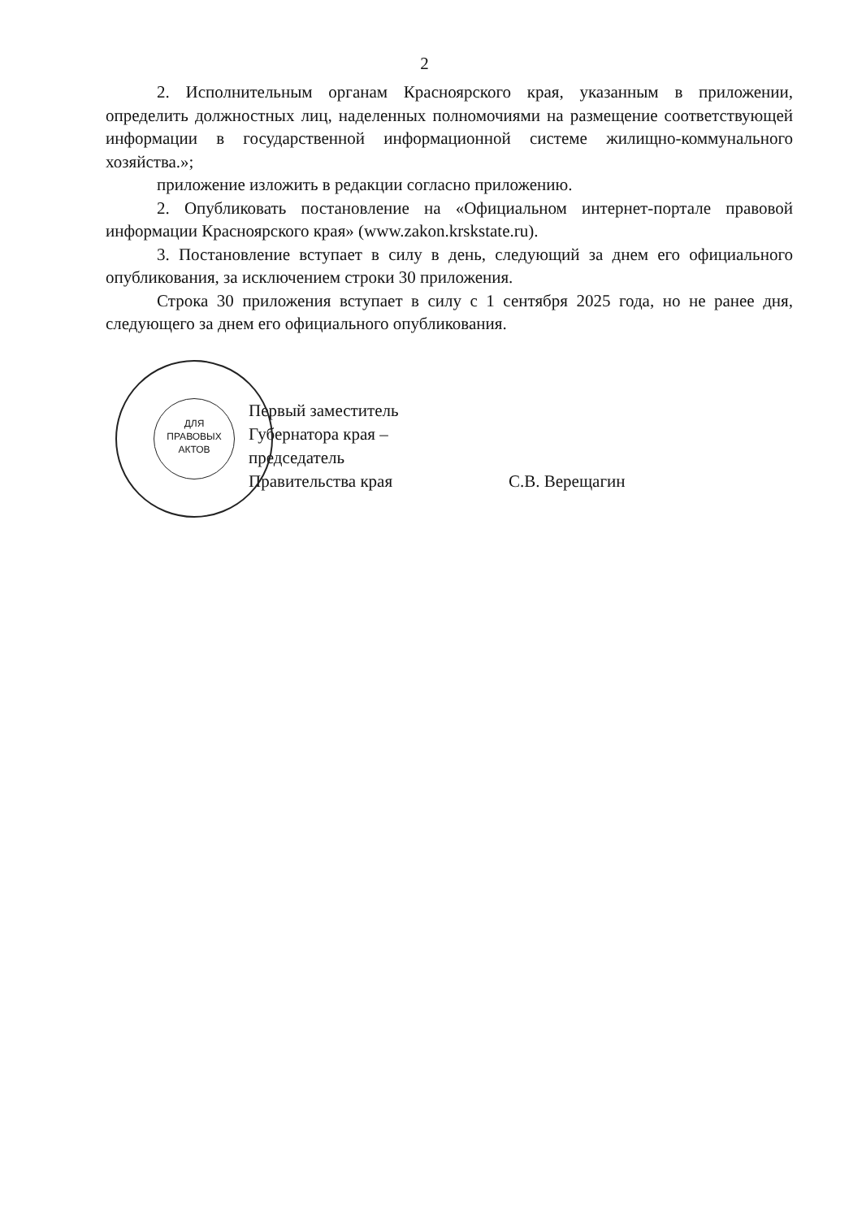2
2. Исполнительным органам Красноярского края, указанным в приложении, определить должностных лиц, наделенных полномочиями на размещение соответствующей информации в государственной информационной системе жилищно-коммунального хозяйства.»;
приложение изложить в редакции согласно приложению.
2. Опубликовать постановление на «Официальном интернет-портале правовой информации Красноярского края» (www.zakon.krskstate.ru).
3. Постановление вступает в силу в день, следующий за днем его официального опубликования, за исключением строки 30 приложения.
Строка 30 приложения вступает в силу с 1 сентября 2025 года, но не ранее дня, следующего за днем его официального опубликования.
ДЛЯ
ПРАВОВЫХ
АКТОВ
Первый заместитель
Губернатора края –
председатель
Правительства края
С.В. Верещагин